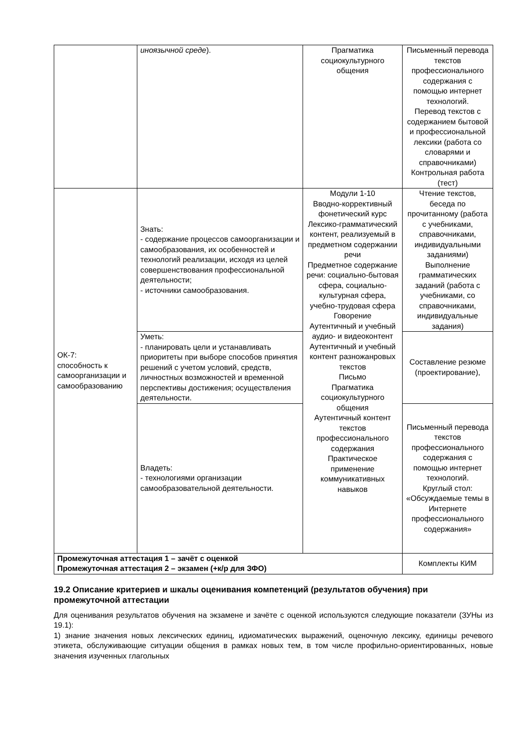| | иноязычной среде ). | Прагматика социокультурного общения | Письменный перевода текстов профессионального содержания с помощью интернет технологий. Перевод текстов с содержанием бытовой и профессиональной лексики (работа со словарями и справочниками) Контрольная работа (тест) |
| ОК-7: способность к самоорганизации и самообразованию | Знать: - содержание процессов самоорганизации и самообразования, их особенностей и технологий реализации, исходя из целей совершенствования профессиональной деятельности; - источники самообразования. | Модули 1-10 Вводно-коррективный фонетический курс Лексико-грамматический контент, реализуемый в предметном содержании речи Предметное содержание речи: социально-бытовая сфера, социально-культурная сфера, учебно-трудовая сфера Говорение Аутентичный и учебный аудио- и видеоконтент Аутентичный и учебный контент разножанровых текстов Письмо Прагматика социокультурного общения Аутентичный контент текстов профессионального содержания Практическое применение коммуникативных навыков | Чтение текстов, беседа по прочитанному (работа с учебниками, справочниками, индивидуальными заданиями) Выполнение грамматических заданий (работа с учебниками, со справочниками, индивидуальные задания) |
| | Уметь: - планировать цели и устанавливать приоритеты при выборе способов принятия решений с учетом условий, средств, личностных возможностей и временной перспективы достижения; осуществления деятельности. | | Составление резюме (проектирование), |
| | Владеть: - технологиями организации самообразовательной деятельности. | | Письменный перевода текстов профессионального содержания с помощью интернет технологий. Круглый стол: «Обсуждаемые темы в Интернете профессионального содержания» |
| Промежуточная аттестация 1 – зачёт с оценкой Промежуточная аттестация 2 – экзамен (+к/р для ЗФО) | | | Комплекты КИМ |
19.2 Описание критериев и шкалы оценивания компетенций (результатов обучения) при промежуточной аттестации
Для оценивания результатов обучения на экзамене и зачёте с оценкой используются следующие показатели (ЗУНы из 19.1):
1) знание значения новых лексических единиц, идиоматических выражений, оценочную лексику, единицы речевого этикета, обслуживающие ситуации общения в рамках новых тем, в том числе профильно-ориентированных, новые значения изученных глагольных